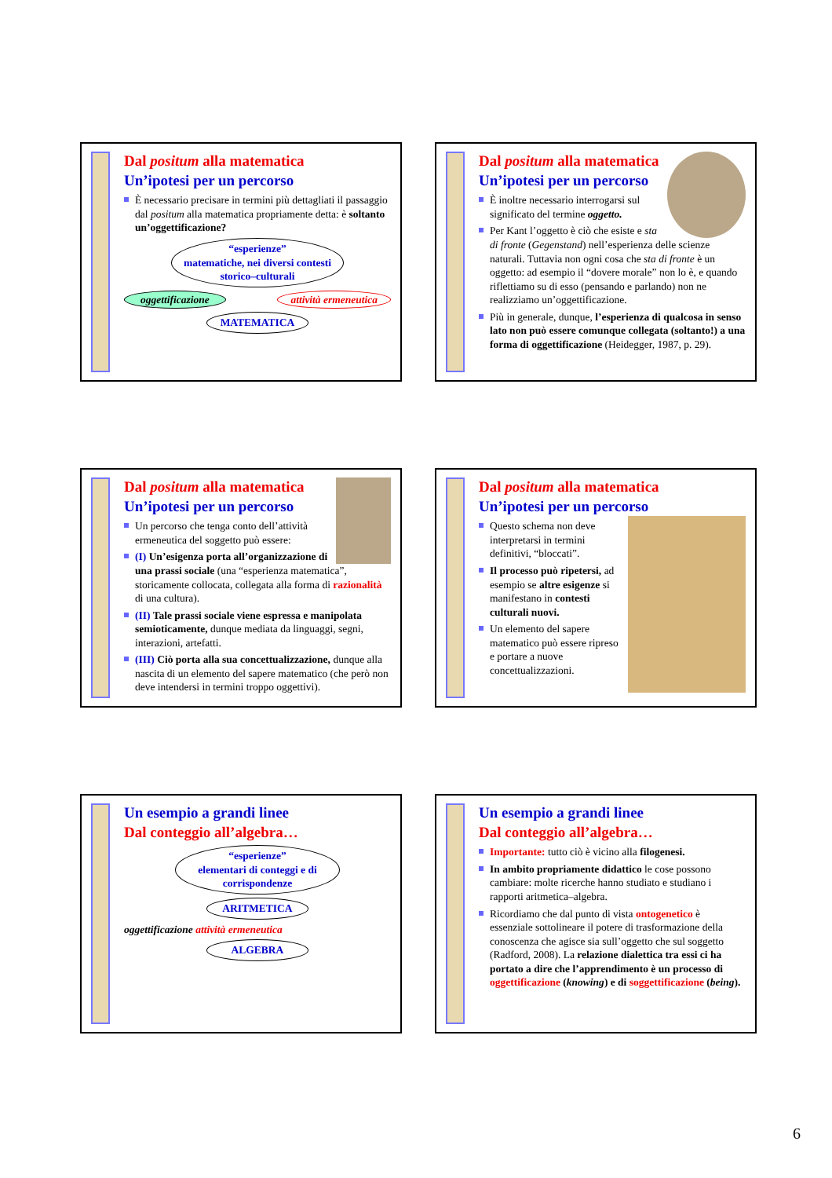Dal positum alla matematica
Un’ipotesi per un percorso
È necessario precisare in termini più dettagliati il passaggio dal positum alla matematica propriamente detta: è soltanto un’oggettificazione?
“esperienze”
matematiche, nei diversi contesti storico–culturali
oggettificazione attività ermeneutica
MATEMATICA
Dal positum alla matematica
Un’ipotesi per un percorso
È inoltre necessario interrogarsi sul significato del termine oggetto.
Per Kant l’oggetto è ciò che esiste e sta di fronte (Gegenstand) nell’esperienza delle scienze naturali. Tuttavia non ogni cosa che sta di fronte è un oggetto: ad esempio il “dovere morale” non lo è, e quando riflettiamo su di esso (pensando e parlando) non ne realizziamo un’oggettificazione.
Più in generale, dunque, l’esperienza di qualcosa in senso lato non può essere comunque collegata (soltanto!) a una forma di oggettificazione (Heidegger, 1987, p. 29).
Dal positum alla matematica
Un’ipotesi per un percorso
Un percorso che tenga conto dell’attività ermeneutica del soggetto può essere:
(I) Un’esigenza porta all’organizzazione di una prassi sociale (una “esperienza matematica”, storicamente collocata, collegata alla forma di razionalità di una cultura).
(II) Tale prassi sociale viene espressa e manipolata semioticamente, dunque mediata da linguaggi, segni, interazioni, artefatti.
(III) Ciò porta alla sua concettualizzazione, dunque alla nascita di un elemento del sapere matematico (che però non deve intendersi in termini troppo oggettivi).
Dal positum alla matematica
Un’ipotesi per un percorso
Questo schema non deve interpretarsi in termini definitivi, “bloccati”.
Il processo può ripetersi, ad esempio se altre esigenze si manifestano in contesti culturali nuovi.
Un elemento del sapere matematico può essere ripreso e portare a nuove concettualizzazioni.
Un esempio a grandi linee
Dal conteggio all’algebra…
“esperienze”
elementari di conteggi e di corrispondenze
ARITMETICA
oggettificazione attività ermeneutica
ALGEBRA
Un esempio a grandi linee
Dal conteggio all’algebra…
Importante: tutto ciò è vicino alla filogenesi.
In ambito propriamente didattico le cose possono cambiare: molte ricerche hanno studiato e studiano i rapporti aritmetica–algebra.
Ricordiamo che dal punto di vista ontogenetico è essenziale sottolineare il potere di trasformazione della conoscenza che agisce sia sull’oggetto che sul soggetto (Radford, 2008). La relazione dialettica tra essi ci ha portato a dire che l’apprendimento è un processo di oggettificazione (knowing) e di soggettificazione (being).
6